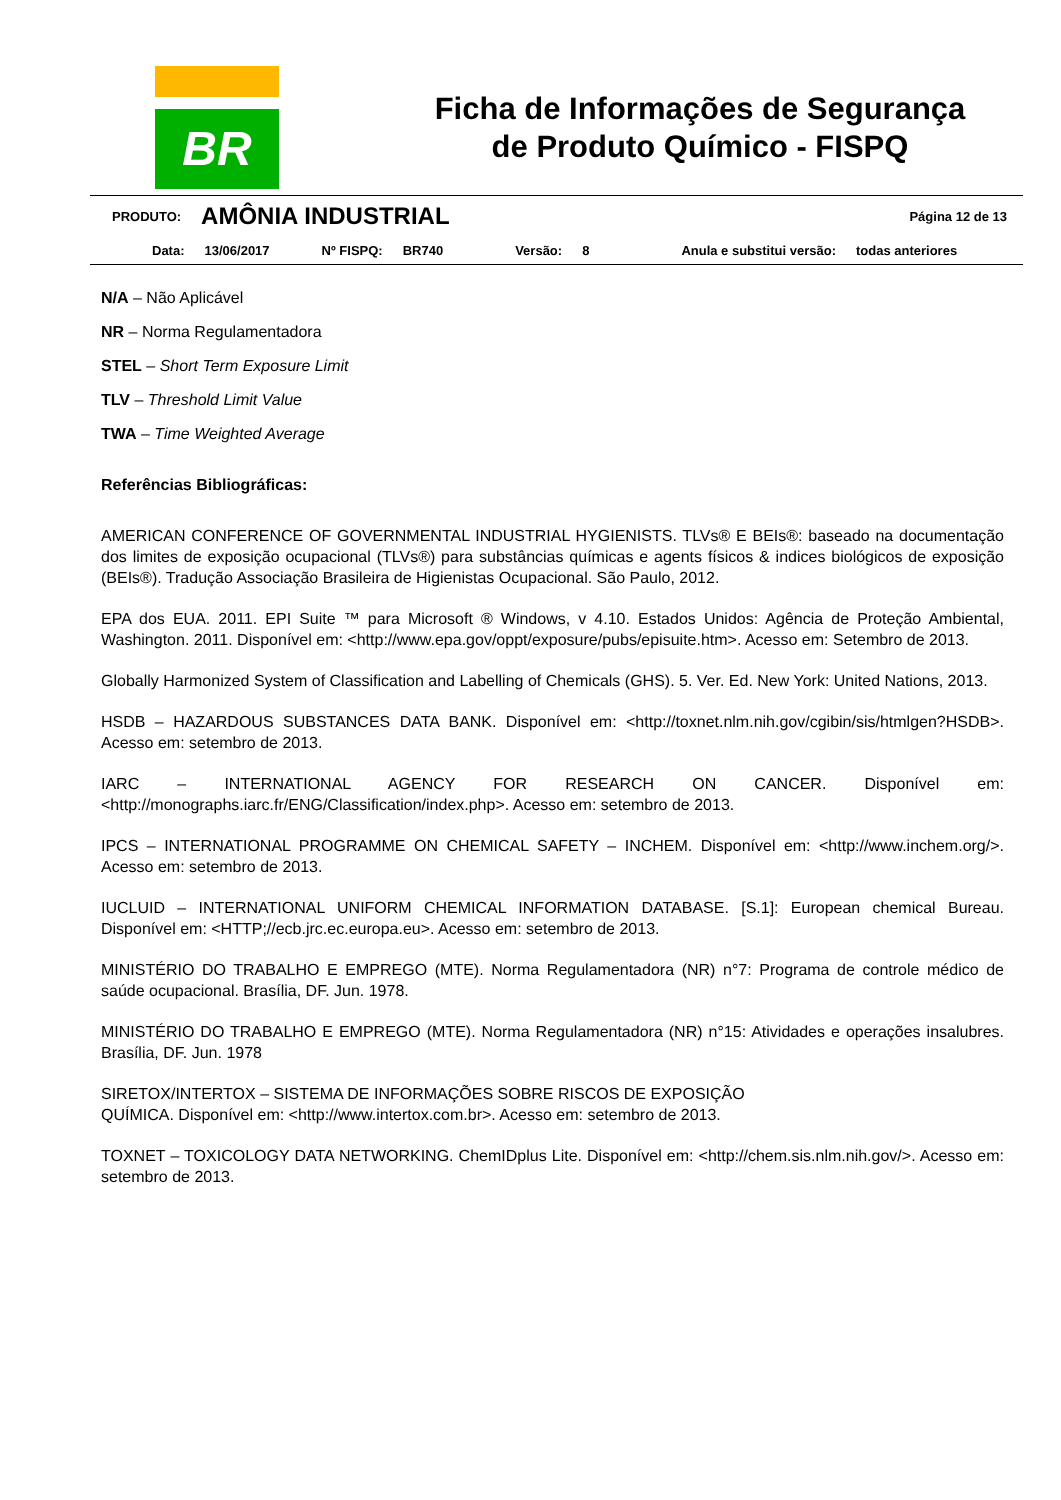BR
Ficha de Informações de Segurança
de Produto Químico - FISPQ
PRODUTO: AMÔNIA INDUSTRIAL Página 12 de 13
Data: 13/06/2017 Nº FISPQ: BR740 Versão: 8 Anula e substitui versão: todas anteriores
N/A – Não Aplicável
NR – Norma Regulamentadora
STEL – Short Term Exposure Limit
TLV – Threshold Limit Value
TWA – Time Weighted Average
Referências Bibliográficas:
AMERICAN CONFERENCE OF GOVERNMENTAL INDUSTRIAL HYGIENISTS. TLVs® E BEIs®: baseado na documentação dos limites de exposição ocupacional (TLVs®) para substâncias químicas e agents físicos & indices biológicos de exposição (BEIs®). Tradução Associação Brasileira de Higienistas Ocupacional. São Paulo, 2012.
EPA dos EUA. 2011. EPI Suite ™ para Microsoft ® Windows, v 4.10. Estados Unidos: Agência de Proteção Ambiental, Washington. 2011. Disponível em: <http://www.epa.gov/oppt/exposure/pubs/episuite.htm>. Acesso em: Setembro de 2013.
Globally Harmonized System of Classification and Labelling of Chemicals (GHS). 5. Ver. Ed. New York: United Nations, 2013.
HSDB – HAZARDOUS SUBSTANCES DATA BANK. Disponível em: <http://toxnet.nlm.nih.gov/cgibin/sis/htmlgen?HSDB>. Acesso em: setembro de 2013.
IARC – INTERNATIONAL AGENCY FOR RESEARCH ON CANCER. Disponível em: <http://monographs.iarc.fr/ENG/Classification/index.php>. Acesso em: setembro de 2013.
IPCS – INTERNATIONAL PROGRAMME ON CHEMICAL SAFETY – INCHEM. Disponível em: <http://www.inchem.org/>. Acesso em: setembro de 2013.
IUCLUID – INTERNATIONAL UNIFORM CHEMICAL INFORMATION DATABASE. [S.1]: European chemical Bureau. Disponível em: <HTTP;//ecb.jrc.ec.europa.eu>. Acesso em: setembro de 2013.
MINISTÉRIO DO TRABALHO E EMPREGO (MTE). Norma Regulamentadora (NR) n°7: Programa de controle médico de saúde ocupacional. Brasília, DF. Jun. 1978.
MINISTÉRIO DO TRABALHO E EMPREGO (MTE). Norma Regulamentadora (NR) n°15: Atividades e operações insalubres. Brasília, DF. Jun. 1978
SIRETOX/INTERTOX – SISTEMA DE INFORMAÇÕES SOBRE RISCOS DE EXPOSIÇÃO
QUÍMICA. Disponível em: <http://www.intertox.com.br>. Acesso em: setembro de 2013.
TOXNET – TOXICOLOGY DATA NETWORKING. ChemIDplus Lite. Disponível em: <http://chem.sis.nlm.nih.gov/>. Acesso em: setembro de 2013.